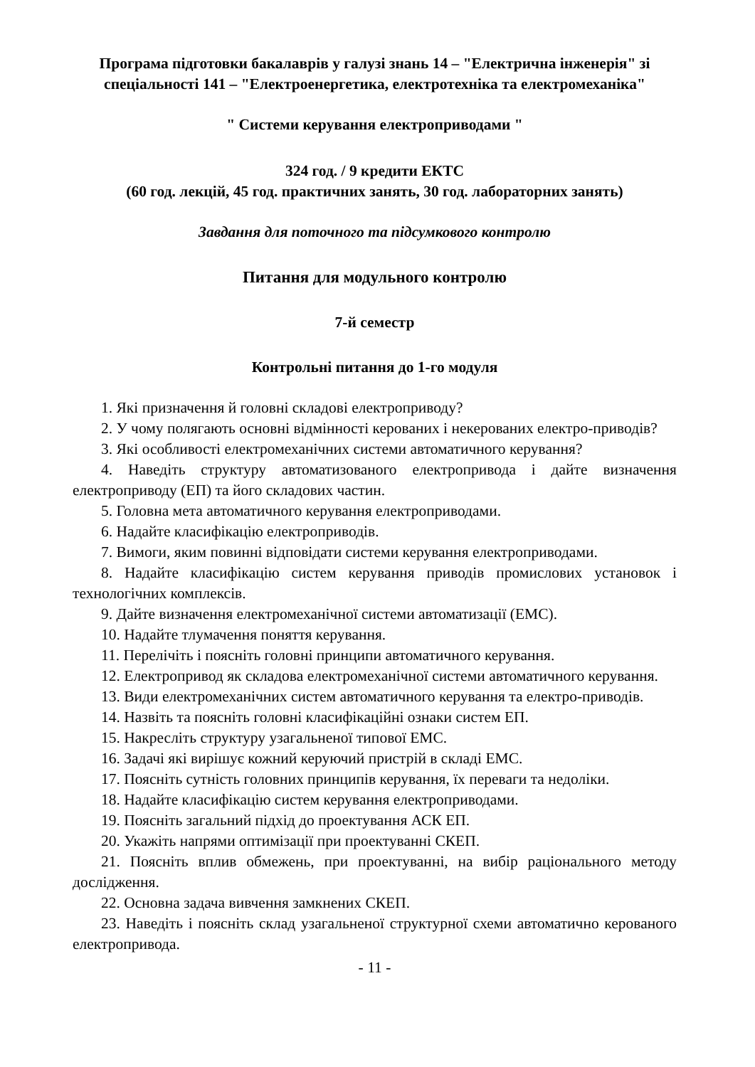Програма підготовки бакалаврів у галузі знань 14 – "Електрична інженерія" зі спеціальності 141 – "Електроенергетика, електротехніка та електромеханіка"
" Системи керування електроприводами "
324 год. / 9 кредити ЕКТС
(60 год. лекцій, 45 год. практичних занять, 30 год. лабораторних занять)
Завдання для поточного та підсумкового контролю
Питання для модульного контролю
7-й семестр
Контрольні питання до 1-го модуля
1. Які призначення й головні складові електроприводу?
2. У чому полягають основні відмінності керованих і некерованих електро-приводів?
3. Які особливості електромеханічних системи автоматичного керування?
4. Наведіть структуру автоматизованого електропривода і дайте визначення електроприводу (ЕП) та його складових частин.
5. Головна мета автоматичного керування електроприводами.
6. Надайте класифікацію електроприводів.
7. Вимоги, яким повинні відповідати системи керування електроприводами.
8. Надайте класифікацію систем керування приводів промислових установок і технологічних комплексів.
9. Дайте визначення електромеханічної системи автоматизації (ЕМС).
10. Надайте тлумачення поняття керування.
11. Перелічіть і поясніть головні принципи автоматичного керування.
12. Електропривод як складова електромеханічної системи автоматичного керування.
13. Види електромеханічних систем автоматичного керування та електро-приводів.
14. Назвіть та поясніть головні класифікаційні ознаки систем ЕП.
15. Накресліть структуру узагальненої типової ЕМС.
16. Задачі які вирішує кожний керуючий пристрій в складі ЕМС.
17. Поясніть сутність головних принципів керування, їх переваги та недоліки.
18. Надайте класифікацію систем керування електроприводами.
19. Поясніть загальний підхід до проектування АСК ЕП.
20. Укажіть напрями оптимізації при проектуванні СКЕП.
21. Поясніть вплив обмежень, при проектуванні, на вибір раціонального методу дослідження.
22. Основна задача вивчення замкнених СКЕП.
23. Наведіть і поясніть склад узагальненої структурної схеми автоматично керованого електропривода.
- 11 -